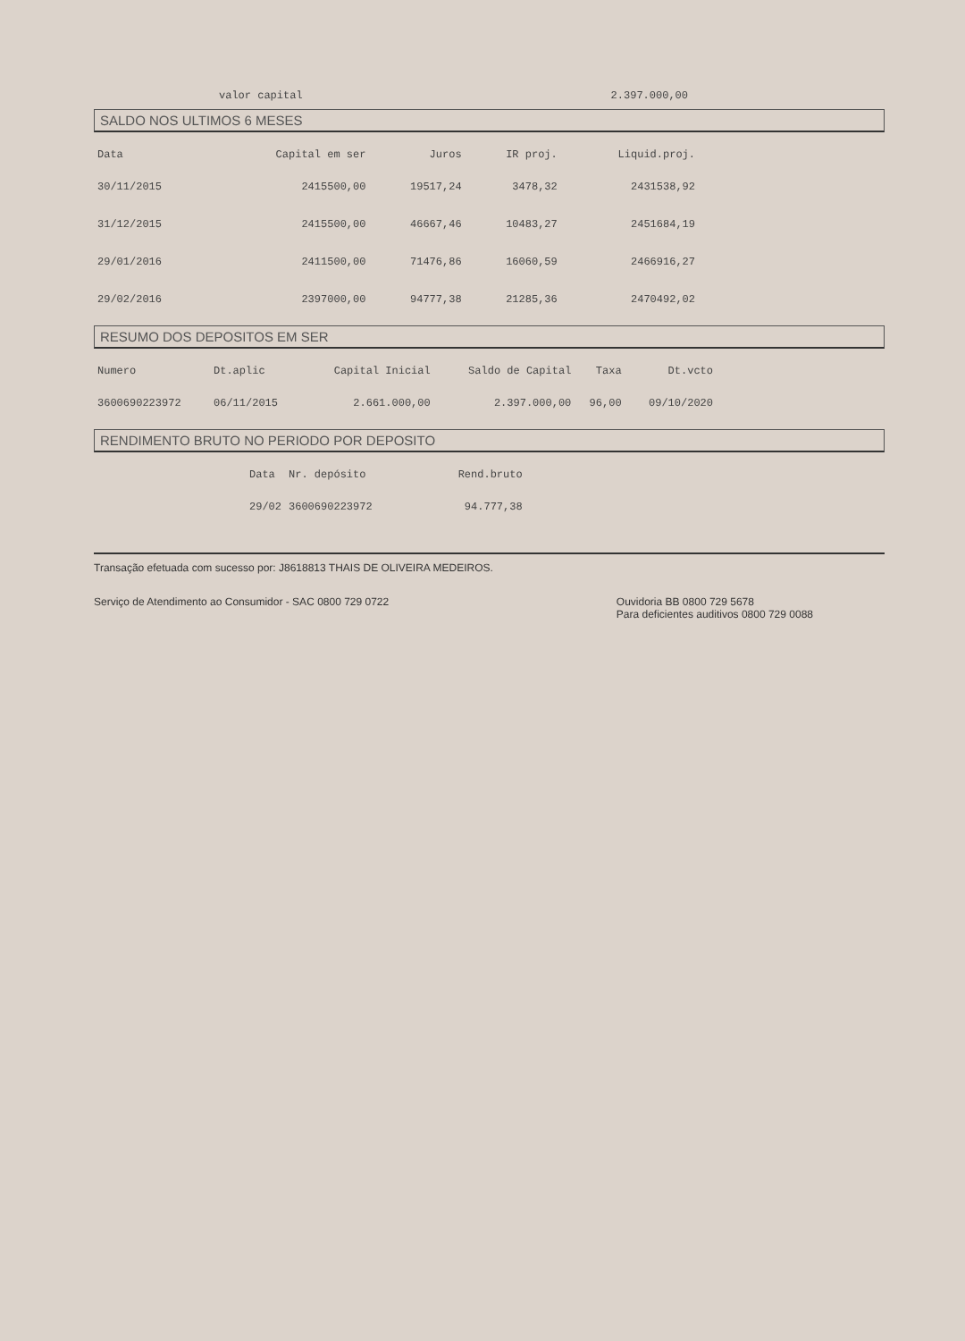valor capital 2.397.000,00
SALDO NOS ULTIMOS 6 MESES
| Data | Capital em ser | Juros | IR proj. | Liquid.proj. | |
| --- | --- | --- | --- | --- | --- |
| 30/11/2015 | 2415500,00 | 19517,24 | 3478,32 | 2431538,92 | |
| 31/12/2015 | 2415500,00 | 46667,46 | 10483,27 | 2451684,19 | |
| 29/01/2016 | 2411500,00 | 71476,86 | 16060,59 | 2466916,27 | |
| 29/02/2016 | 2397000,00 | 94777,38 | 21285,36 | 2470492,02 | |
RESUMO DOS DEPOSITOS EM SER
| Numero | Dt.aplic | Capital Inicial | Saldo de Capital | Taxa | Dt.vcto | |
| --- | --- | --- | --- | --- | --- | --- |
| 3600690223972 | 06/11/2015 | 2.661.000,00 | 2.397.000,00 | 96,00 | 09/10/2020 | |
RENDIMENTO BRUTO NO PERIODO POR DEPOSITO
| Data | Nr. depósito | Rend.bruto |
| --- | --- | --- |
| 29/02 | 3600690223972 | 94.777,38 |
Transação efetuada com sucesso por: J8618813 THAIS DE OLIVEIRA MEDEIROS.
Serviço de Atendimento ao Consumidor - SAC 0800 729 0722 Ouvidoria BB 0800 729 5678
Para deficientes auditivos 0800 729 0088